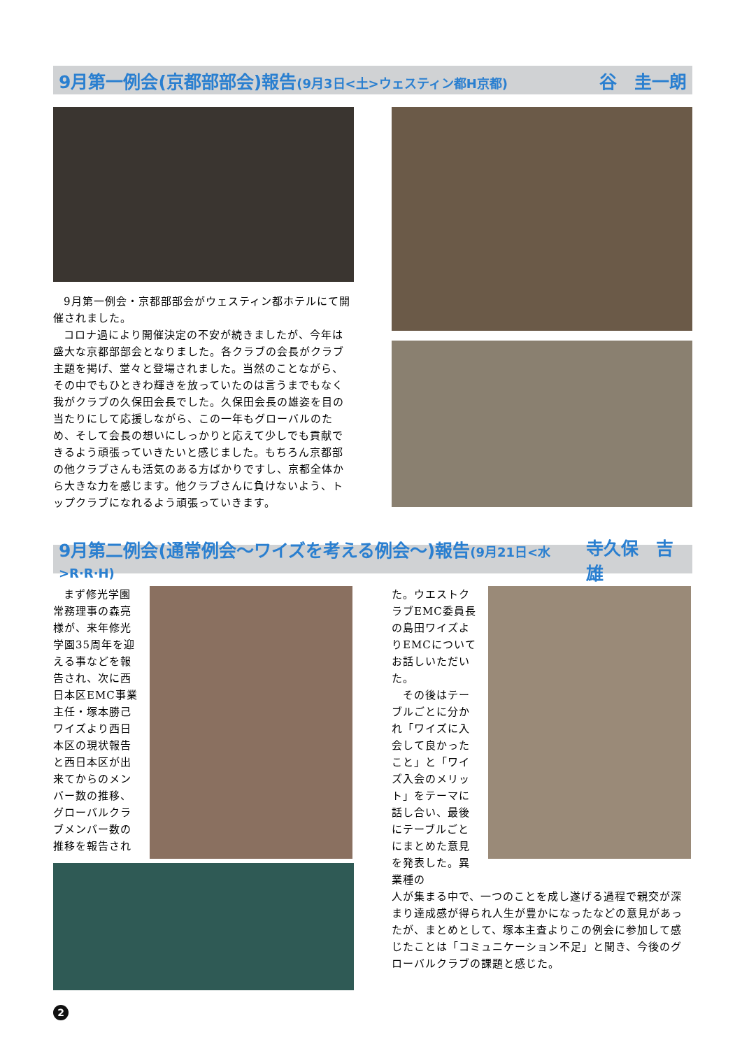9月第一例会(京都部部会)報告(9月3日<土>ウェスティン都H京都) 谷　圭一朗
9月第一例会・京都部部会がウェスティン都ホテルにて開催されました。
コロナ過により開催決定の不安が続きましたが、今年は盛大な京都部部会となりました。各クラブの会長がクラブ主題を掲げ、堂々と登場されました。当然のことながら、その中でもひときわ輝きを放っていたのは言うまでもなく我がクラブの久保田会長でした。久保田会長の雄姿を目の当たりにして応援しながら、この一年もグローバルのため、そして会長の想いにしっかりと応えて少しでも貢献できるよう頑張っていきたいと感じました。もちろん京都部の他クラブさんも活気のある方ばかりですし、京都全体から大きな力を感じます。他クラブさんに負けないよう、トップクラブになれるよう頑張っていきます。
9月第二例会(通常例会〜ワイズを考える例会〜)報告(9月21日<水>R·R·H) 寺久保　吉雄
まず修光学園常務理事の森亮様が、来年修光学園35周年を迎える事などを報告され、次に西日本区EMC事業主任・塚本勝己ワイズより西日本区の現状報告と西日本区が出来てからのメンバー数の推移、グローバルクラブメンバー数の推移を報告され
た。ウエストクラブEMC委員長の島田ワイズよりEMCについてお話しいただいた。
　その後はテーブルごとに分かれ「ワイズに入会して良かったこと」と「ワイズ入会のメリット」をテーマに話し合い、最後にテーブルごとにまとめた意見を発表した。異業種の
人が集まる中で、一つのことを成し遂げる過程で親交が深まり達成感が得られ人生が豊かになったなどの意見があったが、まとめとして、塚本主査よりこの例会に参加して感じたことは「コミュニケーション不足」と聞き、今後のグローバルクラブの課題と感じた。
2